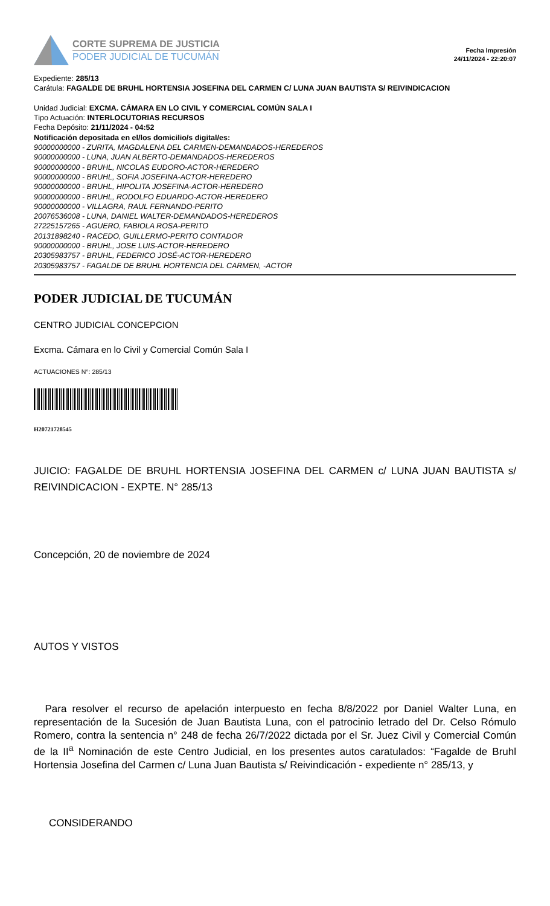CORTE SUPREMA DE JUSTICIA
PODER JUDICIAL DE TUCUMÁN
Fecha Impresión
24/11/2024 - 22:20:07
Expediente: 285/13
Carátula: FAGALDE DE BRUHL HORTENSIA JOSEFINA DEL CARMEN C/ LUNA JUAN BAUTISTA S/ REIVINDICACION
Unidad Judicial: EXCMA. CÁMARA EN LO CIVIL Y COMERCIAL COMÚN SALA I
Tipo Actuación: INTERLOCUTORIAS RECURSOS
Fecha Depósito: 21/11/2024 - 04:52
Notificación depositada en el/los domicilio/s digital/es:
90000000000 - ZURITA, MAGDALENA DEL CARMEN-DEMANDADOS-HEREDEROS
90000000000 - LUNA, JUAN ALBERTO-DEMANDADOS-HEREDEROS
90000000000 - BRUHL, NICOLAS EUDORO-ACTOR-HEREDERO
90000000000 - BRUHL, SOFIA JOSEFINA-ACTOR-HEREDERO
90000000000 - BRUHL, HIPOLITA JOSEFINA-ACTOR-HEREDERO
90000000000 - BRUHL, RODOLFO EDUARDO-ACTOR-HEREDERO
90000000000 - VILLAGRA, RAUL FERNANDO-PERITO
20076536008 - LUNA, DANIEL WALTER-DEMANDADOS-HEREDEROS
27225157265 - AGUERO, FABIOLA ROSA-PERITO
20131898240 - RACEDO, GUILLERMO-PERITO CONTADOR
90000000000 - BRUHL, JOSE LUIS-ACTOR-HEREDERO
20305983757 - BRUHL, FEDERICO JOSÉ-ACTOR-HEREDERO
20305983757 - FAGALDE DE BRUHL HORTENCIA DEL CARMEN, -ACTOR
PODER JUDICIAL DE TUCUMÁN
CENTRO JUDICIAL CONCEPCION
Excma. Cámara en lo Civil y Comercial Común Sala I
ACTUACIONES N°: 285/13
H20721728545
JUICIO: FAGALDE DE BRUHL HORTENSIA JOSEFINA DEL CARMEN c/ LUNA JUAN BAUTISTA s/ REIVINDICACION - EXPTE. N° 285/13
Concepción, 20 de noviembre de 2024
AUTOS Y VISTOS
Para resolver el recurso de apelación interpuesto en fecha 8/8/2022 por Daniel Walter Luna, en representación de la Sucesión de Juan Bautista Luna, con el patrocinio letrado del Dr. Celso Rómulo Romero, contra la sentencia n° 248 de fecha 26/7/2022 dictada por el Sr. Juez Civil y Comercial Común de la II<sup>a</sup> Nominación de este Centro Judicial, en los presentes autos caratulados: “Fagalde de Bruhl Hortensia Josefina del Carmen c/ Luna Juan Bautista s/ Reivindicación - expediente n° 285/13, y
CONSIDERANDO